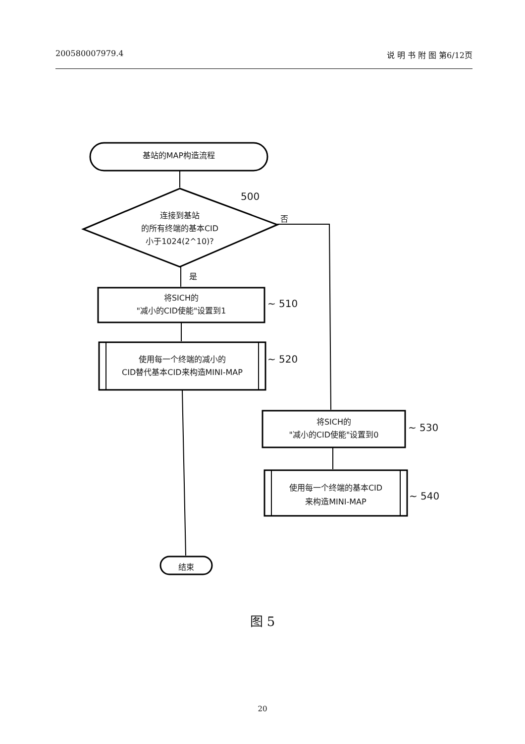200580007979.4 说 明 书 附 图 第6/12页
基站的MAP构造流程
500
连接到基站
的所有终端的基本CID
小于1024(2^10)?
否
是
将SICH的
"减小的CID使能"设置到1
~ 510
使用每一个终端的减小的
CID替代基本CID来构造MINI-MAP
~ 520
将SICH的
"减小的CID使能"设置到0
~ 530
使用每一个终端的基本CID
来构造MINI-MAP
~ 540
结束
图 5
20